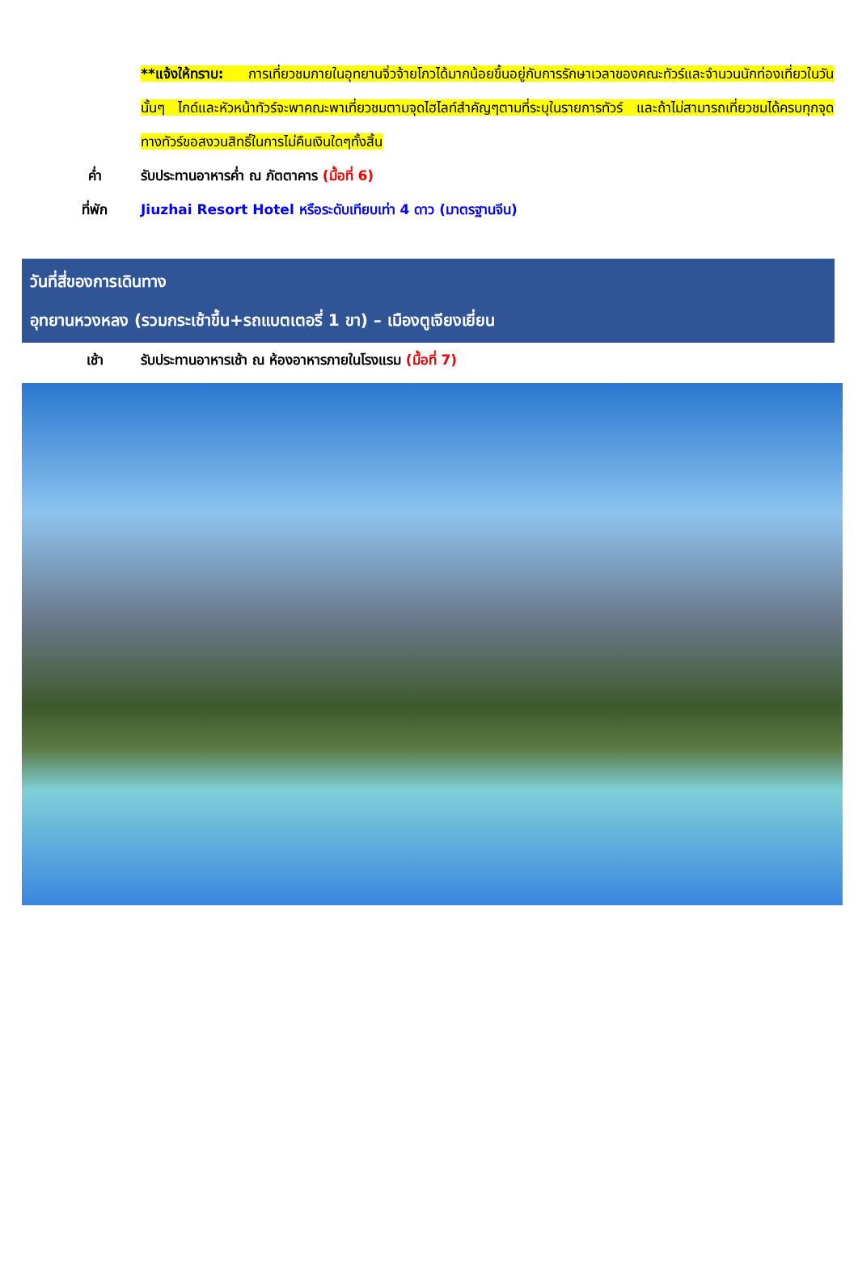**แจ้งให้ทราบ: การเที่ยวชมภายในอุทยานจิ่วจ้ายโกวได้มากน้อยขึ้นอยู่กับการรักษาเวลาของคณะทัวร์และจำนวนนักท่องเที่ยวในวันนั้นๆ ไกด์และหัวหน้าทัวร์จะพาคณะพาเที่ยวชมตามจุดไฮไลท์สำคัญๆตามที่ระบุในรายการทัวร์ และถ้าไม่สามารถเที่ยวชมได้ครบทุกจุดทางทัวร์ขอสงวนสิทธิ์ในการไม่คืนเงินใดๆทั้งสิ้น
ค่ำ รับประทานอาหารค่ำ ณ ภัตตาคาร (มื้อที่ 6)
ที่พัก Jiuzhai Resort Hotel หรือระดับเทียบเท่า 4 ดาว (มาตรฐานจีน)
วันที่สี่ของการเดินทาง
อุทยานหวงหลง (รวมกระเช้าขึ้น+รถแบตเตอรี่ 1 ขา) – เมืองตูเจียงเยี่ยน
เช้า รับประทานอาหารเช้า ณ ห้องอาหารภายในโรงแรม (มื้อที่ 7)